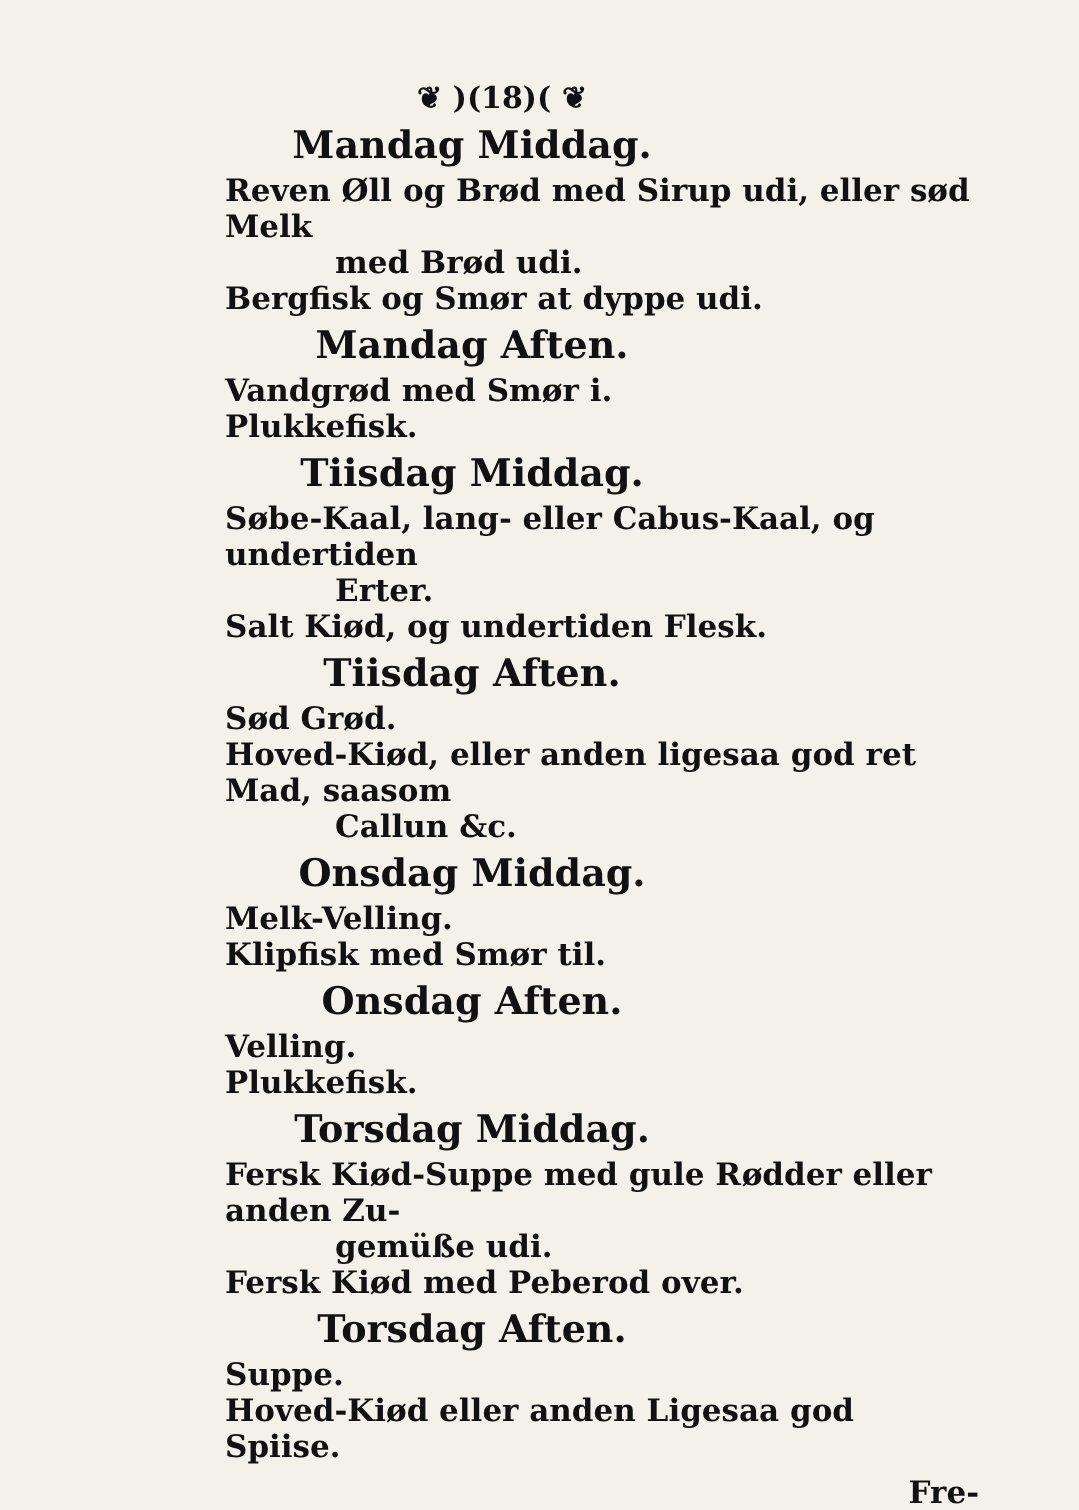❦ )(18)( ❦
Mandag Middag.
Reven Øll og Brød med Sirup udi, eller sød Melk
med Brød udi.
Bergfisk og Smør at dyppe udi.
Mandag Aften.
Vandgrød med Smør i.
Plukkefisk.
Tiisdag Middag.
Søbe-Kaal, lang- eller Cabus-Kaal, og undertiden
Erter.
Salt Kiød, og undertiden Flesk.
Tiisdag Aften.
Sød Grød.
Hoved-Kiød, eller anden ligesaa god ret Mad, saasom
Callun &c.
Onsdag Middag.
Melk-Velling.
Klipfisk med Smør til.
Onsdag Aften.
Velling.
Plukkefisk.
Torsdag Middag.
Fersk Kiød-Suppe med gule Rødder eller anden Zu-
gemüße udi.
Fersk Kiød med Peberod over.
Torsdag Aften.
Suppe.
Hoved-Kiød eller anden Ligesaa god Spiise.
Fre-